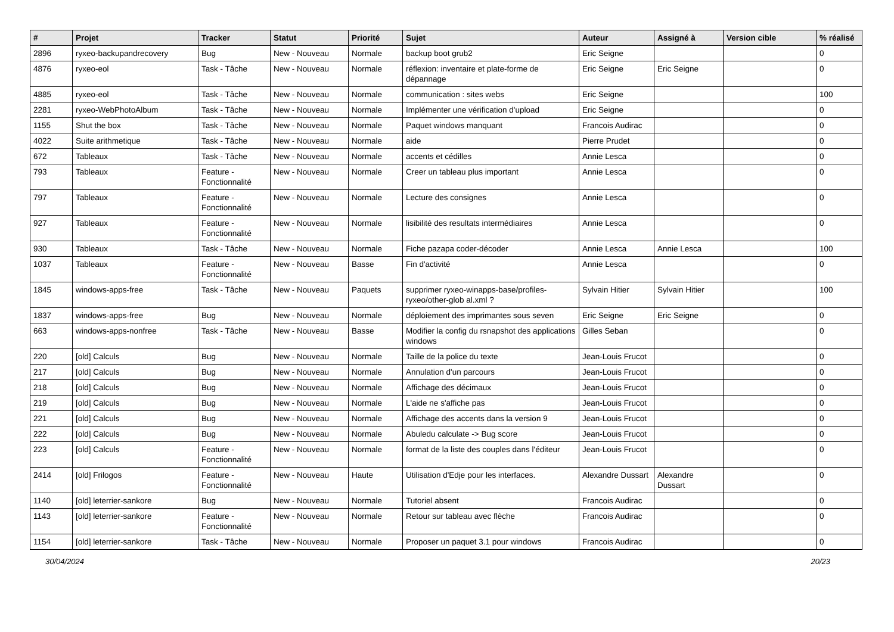| # | Projet | Tracker | Statut | Priorité | Sujet | Auteur | Assigné à | Version cible | % réalisé |
| --- | --- | --- | --- | --- | --- | --- | --- | --- | --- |
| 2896 | ryxeo-backupandrecovery | Bug | New - Nouveau | Normale | backup boot grub2 | Eric Seigne | | | 0 |
| 4876 | ryxeo-eol | Task - Tâche | New - Nouveau | Normale | réflexion: inventaire et plate-forme de dépannage | Eric Seigne | Eric Seigne | | 0 |
| 4885 | ryxeo-eol | Task - Tâche | New - Nouveau | Normale | communication : sites webs | Eric Seigne | | | 100 |
| 2281 | ryxeo-WebPhotoAlbum | Task - Tâche | New - Nouveau | Normale | Implémenter une vérification d'upload | Eric Seigne | | | 0 |
| 1155 | Shut the box | Task - Tâche | New - Nouveau | Normale | Paquet windows manquant | Francois Audirac | | | 0 |
| 4022 | Suite arithmetique | Task - Tâche | New - Nouveau | Normale | aide | Pierre Prudet | | | 0 |
| 672 | Tableaux | Task - Tâche | New - Nouveau | Normale | accents et cédilles | Annie Lesca | | | 0 |
| 793 | Tableaux | Feature - Fonctionnalité | New - Nouveau | Normale | Creer un tableau plus important | Annie Lesca | | | 0 |
| 797 | Tableaux | Feature - Fonctionnalité | New - Nouveau | Normale | Lecture des consignes | Annie Lesca | | | 0 |
| 927 | Tableaux | Feature - Fonctionnalité | New - Nouveau | Normale | lisibilité des resultats intermédiaires | Annie Lesca | | | 0 |
| 930 | Tableaux | Task - Tâche | New - Nouveau | Normale | Fiche pazapa coder-décoder | Annie Lesca | Annie Lesca | | 100 |
| 1037 | Tableaux | Feature - Fonctionnalité | New - Nouveau | Basse | Fin d'activité | Annie Lesca | | | 0 |
| 1845 | windows-apps-free | Task - Tâche | New - Nouveau | Paquets | supprimer ryxeo-winapps-base/profiles-ryxeo/other-glob al.xml ? | Sylvain Hitier | Sylvain Hitier | | 100 |
| 1837 | windows-apps-free | Bug | New - Nouveau | Normale | déploiement des imprimantes sous seven | Eric Seigne | Eric Seigne | | 0 |
| 663 | windows-apps-nonfree | Task - Tâche | New - Nouveau | Basse | Modifier la config du rsnapshot des applications windows | Gilles Seban | | | 0 |
| 220 | [old] Calculs | Bug | New - Nouveau | Normale | Taille de la police du texte | Jean-Louis Frucot | | | 0 |
| 217 | [old] Calculs | Bug | New - Nouveau | Normale | Annulation d'un parcours | Jean-Louis Frucot | | | 0 |
| 218 | [old] Calculs | Bug | New - Nouveau | Normale | Affichage des décimaux | Jean-Louis Frucot | | | 0 |
| 219 | [old] Calculs | Bug | New - Nouveau | Normale | L'aide ne s'affiche pas | Jean-Louis Frucot | | | 0 |
| 221 | [old] Calculs | Bug | New - Nouveau | Normale | Affichage des accents dans la version 9 | Jean-Louis Frucot | | | 0 |
| 222 | [old] Calculs | Bug | New - Nouveau | Normale | Abuledu calculate -> Bug score | Jean-Louis Frucot | | | 0 |
| 223 | [old] Calculs | Feature - Fonctionnalité | New - Nouveau | Normale | format de la liste des couples dans l'éditeur | Jean-Louis Frucot | | | 0 |
| 2414 | [old] Frilogos | Feature - Fonctionnalité | New - Nouveau | Haute | Utilisation d'Edje pour les interfaces. | Alexandre Dussart | Alexandre Dussart | | 0 |
| 1140 | [old] leterrier-sankore | Bug | New - Nouveau | Normale | Tutoriel absent | Francois Audirac | | | 0 |
| 1143 | [old] leterrier-sankore | Feature - Fonctionnalité | New - Nouveau | Normale | Retour sur tableau avec flèche | Francois Audirac | | | 0 |
| 1154 | [old] leterrier-sankore | Task - Tâche | New - Nouveau | Normale | Proposer un paquet 3.1 pour windows | Francois Audirac | | | 0 |
30/04/2024 20/23